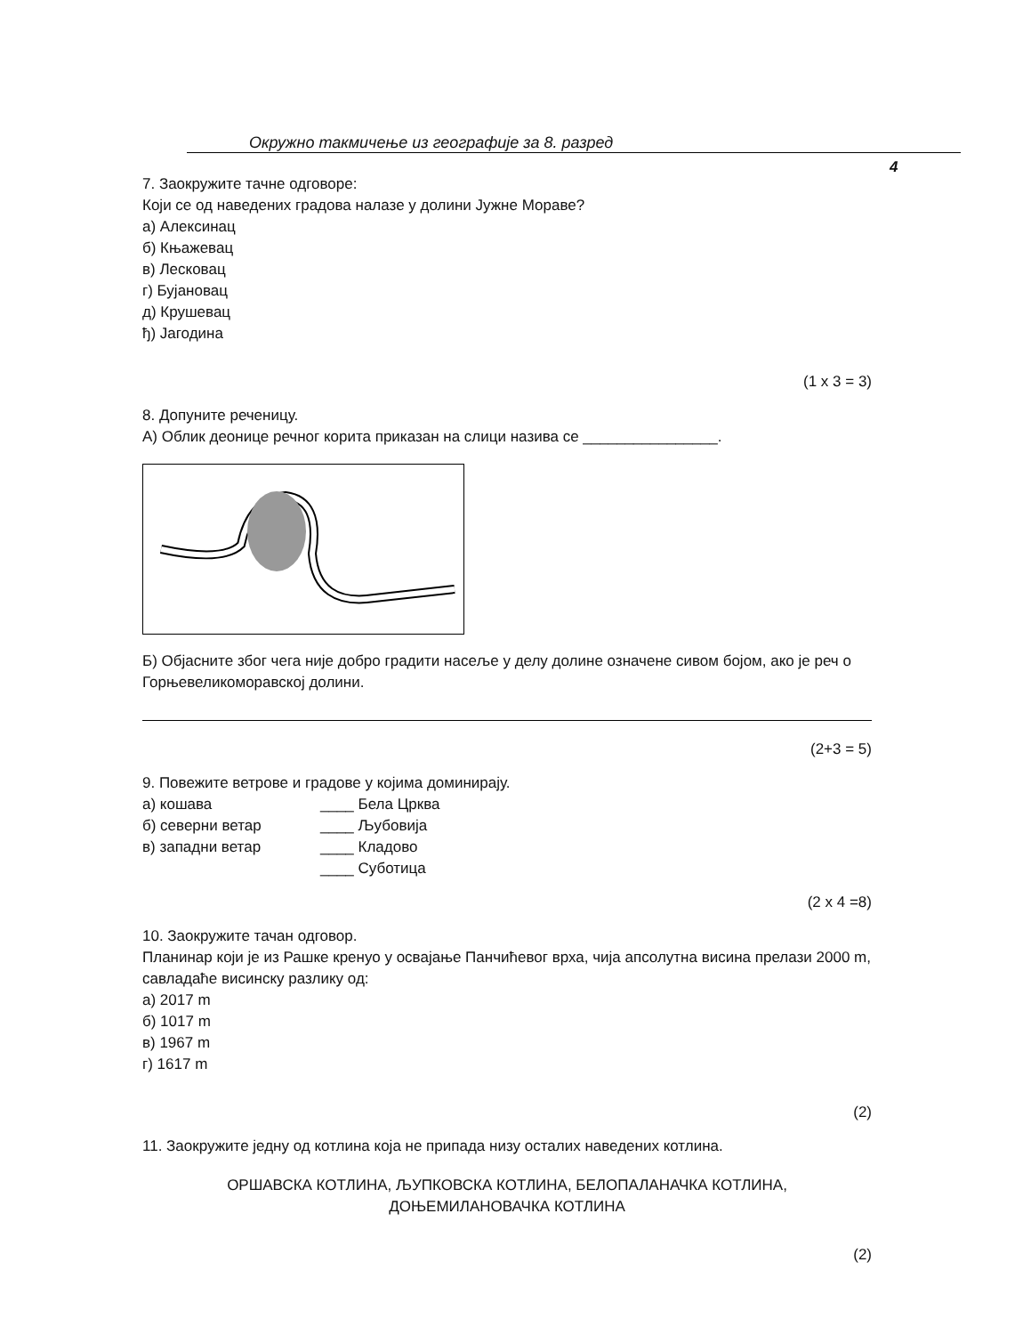Окружно такмичење из географије за 8. разред
4
7. Заокружите тачне одговоре:
Који се од наведених градова налазе у долини Јужне Мораве?
а) Алексинац
б) Књажевац
в) Лесковац
г) Бујановац
д) Крушевац
ђ) Јагодина
(1 x 3 = 3)
8. Допуните реченицу.
А) Облик деонице речног корита приказан на слици назива се ________________.
Б) Објасните због чега није добро градити насеље у делу долине означене сивом бојом, ако је реч о Горњевеликоморавској долини.
(2+3 = 5)
9. Повежите ветрове и градове у којима доминирају.
а) кошава ____ Бела Црква
б) северни ветар ____ Љубовија
в) западни ветар ____ Кладово
____ Суботица
(2 x 4 =8)
10. Заокружите тачан одговор.
Планинар који је из Рашке кренуо у освајање Панчићевог врха, чија апсолутна висина прелази 2000 m, савладаће висинску разлику од:
а) 2017 m
б) 1017 m
в) 1967 m
г) 1617 m
(2)
11. Заокружите једну од котлина која не припада низу осталих наведених котлина.
ОРШАВСКА КОТЛИНА, ЉУПКОВСКА КОТЛИНА, БЕЛОПАЛАНАЧКА КОТЛИНА,
ДОЊЕМИЛАНОВАЧКА КОТЛИНА
(2)